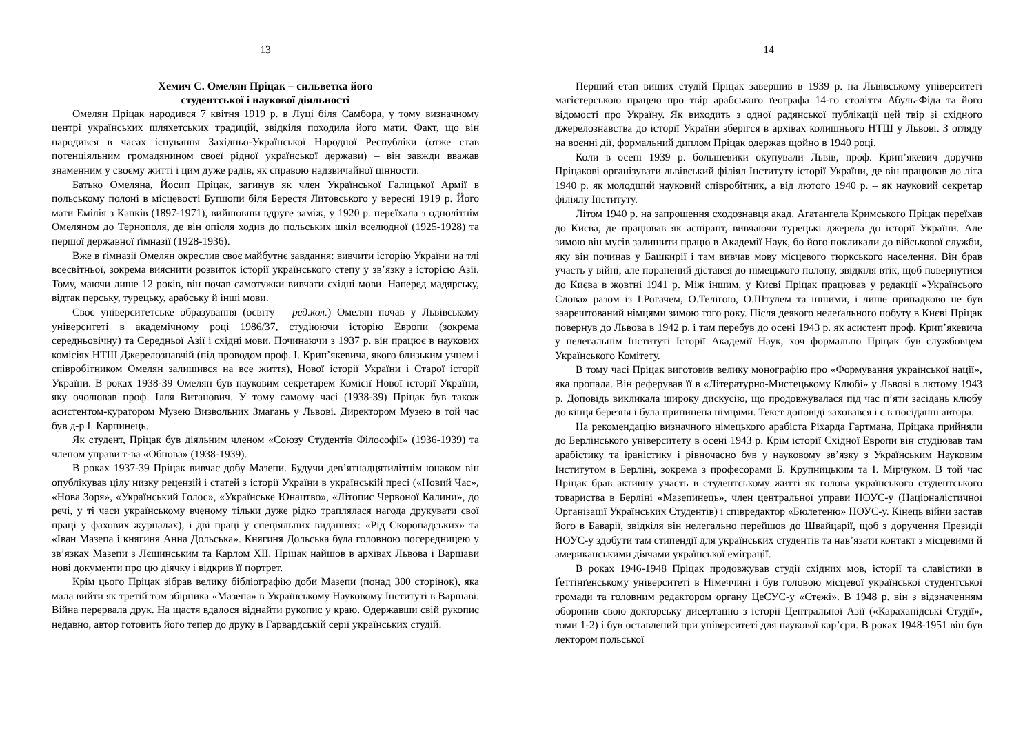13
Хемич С. Омелян Пріцак – сильветка його
студентської і наукової діяльності
Омелян Пріцак народився 7 квітня 1919 р. в Луці біля Самбора, у тому визначному центрі українських шляхетських традицій, звідкіля походила його мати. Факт, що він народився в часах існування Західньо-Української Народної Республіки (отже став потенціяльним громадянином своєї рідної української держави) – він завжди вважав знаменним у своєму житті і цим дуже радів, як справою надзвичайної цінности.
Батько Омеляна, Йосип Пріцак, загинув як член Української Галицької Армії в польському полоні в місцевості Буґшопи біля Берестя Литовського у вересні 1919 р. Його мати Емілія з Капків (1897-1971), вийшовши вдруге заміж, у 1920 р. переїхала з однолітнім Омеляном до Тернополя, де він опісля ходив до польських шкіл вселюдної (1925-1928) та першої державної ґімназії (1928-1936).
Вже в ґімназії Омелян окреслив своє майбутнє завдання: вивчити історію України на тлі всесвітньої, зокрема вияснити розвиток історії українського степу у зв’язку з історією Азії. Тому, маючи лише 12 років, він почав самотужки вивчати східні мови. Наперед мадярську, відтак перську, турецьку, арабську й інші мови.
Своє університетське образування (освіту – ред.кол.) Омелян почав у Львівському університеті в академічному році 1986/37, студіюючи історію Европи (зокрема середньовічну) та Середньої Азії і східні мови. Починаючи з 1937 р. він працює в наукових комісіях НТШ Джерелознавчій (під проводом проф. І. Крип’якевича, якого близьким учнем і співробітником Омелян залишився на все життя), Нової історії України і Старої історії України. В роках 1938-39 Омелян був науковим секретарем Комісії Нової історії України, яку очолював проф. Ілля Витанович. У тому самому часі (1938-39) Пріцак був також асистентом-куратором Музею Визвольних Змагань у Львові. Директором Музею в той час був д-р І. Карпинець.
Як студент, Пріцак був діяльним членом «Союзу Студентів Філософії» (1936-1939) та членом управи т-ва «Обнова» (1938-1939).
В роках 1937-39 Пріцак вивчає добу Мазепи. Будучи дев’ятнадцятилітнім юнаком він опублікував цілу низку рецензій і статей з історії України в українській пресі («Новий Час», «Нова Зоря», «Український Голос», «Українське Юнацтво», «Літопис Червоної Калини», до речі, у ті часи українському вченому тільки дуже рідко траплялася нагода друкувати свої праці у фахових журналах), і дві праці у спеціяльних виданнях: «Рід Скоропадських» та «Іван Мазепа і княгиня Анна Дольська». Княгиня Дольська була головною посередницею у зв’язках Мазепи з Лєщинським та Карлом XII. Пріцак найшов в архівах Львова і Варшави нові документи про цю діячку і відкрив її портрет.
Крім цього Пріцак зібрав велику бібліографію доби Мазепи (понад 300 сторінок), яка мала вийти як третій том збірника «Мазепа» в Українському Науковому Інституті в Варшаві. Війна перервала друк. На щастя вдалося віднайти рукопис у краю. Одержавши свій рукопис недавно, автор готовить його тепер до друку в Гарвардській серії українських студій.
14
Перший етап вищих студій Пріцак завершив в 1939 р. на Львівському університеті магістерською працею про твір арабського ґеографа 14-го століття Абуль-Фіда та його відомості про Україну. Як виходить з одної радянської публікації цей твір зі східного джерелознавства до історії України зберігся в архівах колишнього НТШ у Львові. З огляду на воєнні дії, формальний диплом Пріцак одержав щойно в 1940 році.
Коли в осені 1939 р. большевики окупували Львів, проф. Крип’якевич доручив Пріцакові організувати львівський філіял Інституту історії України, де він працював до літа 1940 р. як молодший науковий співробітник, а від лютого 1940 р. – як науковий секретар філіялу Інституту.
Літом 1940 р. на запрошення сходознавця акад. Агатангела Кримського Пріцак переїхав до Києва, де працював як аспірант, вивчаючи турецькі джерела до історії України. Але зимою він мусів залишити працю в Академії Наук, бо його покликали до військової служби, яку він починав у Башкирії і там вивчав мову місцевого тюркського населення. Він брав участь у війні, але поранений дістався до німецького полону, звідкіля втік, щоб повернутися до Києва в жовтні 1941 р. Між іншим, у Києві Пріцак працював у редакції «Українсього Слова» разом із І.Рогачем, О.Телігою, О.Штулем та іншими, і лише припадково не був заарештований німцями зимою того року. Після деякого нелеґального побуту в Києві Пріцак повернув до Львова в 1942 р. і там перебув до осені 1943 р. як асистент проф. Крип’якевича у нелегальнім Інституті Історії Академії Наук, хоч формально Пріцак був службовцем Українського Комітету.
В тому часі Пріцак виготовив велику монографію про «Формування української нації», яка пропала. Він реферував її в «Літературно-Мистецькому Клюбі» у Львові в лютому 1943 р. Доповідь викликала широку дискусію, що продовжувалася під час п’яти засідань клюбу до кінця березня і була припинена німцями. Текст доповіді заховався і є в посіданні автора.
На рекомендацію визначного німецького арабіста Ріхарда Гартмана, Пріцака прийняли до Берлінського університету в осені 1943 р. Крім історії Східної Европи він студіював там арабістику та іраністику і рівночасно був у науковому зв’язку з Українським Науковим Інститутом в Берліні, зокрема з професорами Б. Крупницьким та І. Мірчуком. В той час Пріцак брав активну участь в студентському житті як голова українського студентського товариства в Берліні «Мазепинець», член центральної управи НОУС-у (Націоналістичної Організації Українських Студентів) і співредактор «Бюлетеню» НОУС-у. Кінець війни застав його в Баварії, звідкіля він нелегально перейшов до Швайцарії, щоб з доручення Президії НОУС-у здобути там стипендії для українських студентів та нав’язати контакт з місцевими й американськими діячами української еміграції.
В роках 1946-1948 Пріцак продовжував студії східних мов, історії та славістики в Ґеттінґенському університеті в Німеччині і був головою місцевої української студентської громади та головним редактором органу ЦеСУС-у «Стежі». В 1948 р. він з відзначенням оборонив свою докторську дисертацію з історії Центральної Азії («Караханідські Студії», томи 1-2) і був оставлений при університеті для наукової кар’єри. В роках 1948-1951 він був лектором польської